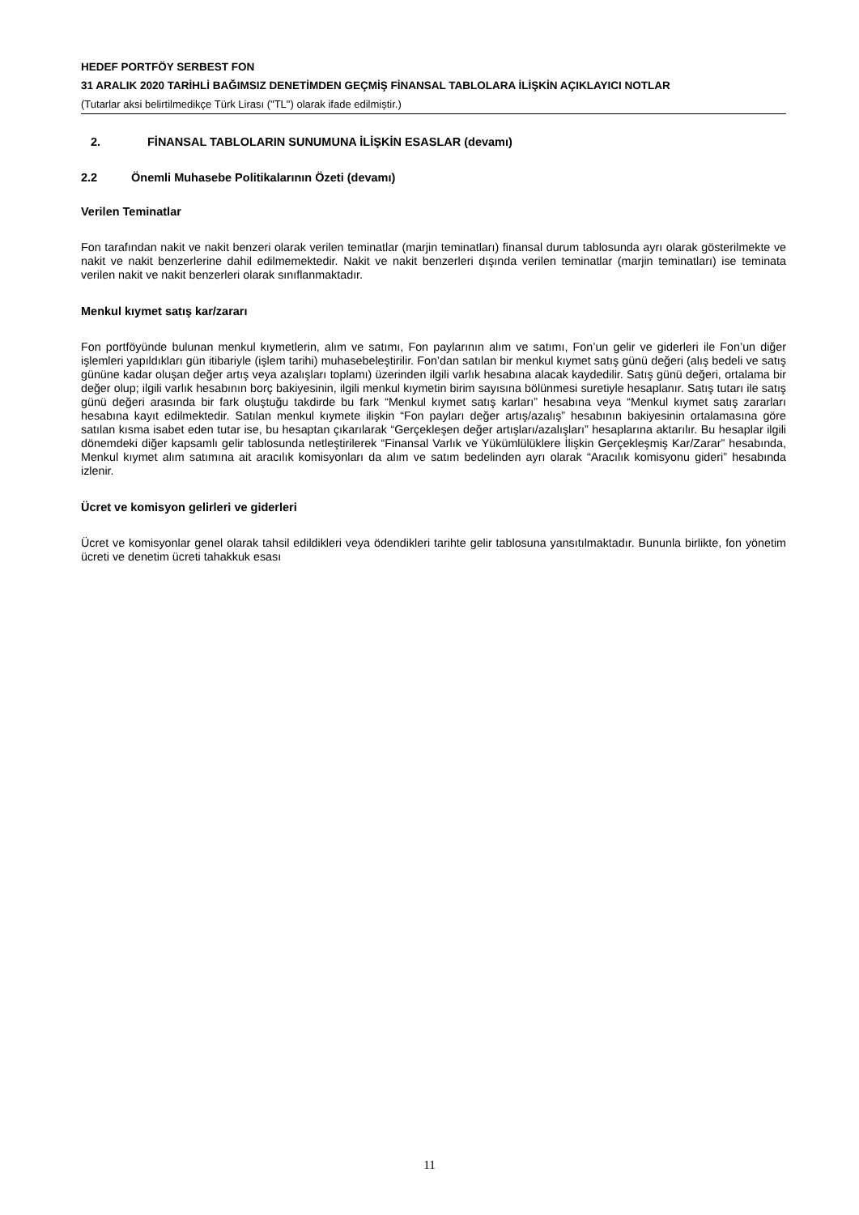HEDEF PORTFÖY SERBEST FON
31 ARALIK 2020 TARİHLİ BAĞIMSIZ DENETİMDEN GEÇMİŞ FİNANSAL TABLOLARA İLİŞKİN AÇIKLAYICI NOTLAR
(Tutarlar aksi belirtilmedikçe Türk Lirası ("TL") olarak ifade edilmiştir.)
2. FİNANSAL TABLOLARIN SUNUMUNA İLİŞKİN ESASLAR (devamı)
2.2 Önemli Muhasebe Politikalarının Özeti (devamı)
Verilen Teminatlar
Fon tarafından nakit ve nakit benzeri olarak verilen teminatlar (marjin teminatları) finansal durum tablosunda ayrı olarak gösterilmekte ve nakit ve nakit benzerlerine dahil edilmemektedir. Nakit ve nakit benzerleri dışında verilen teminatlar (marjin teminatları) ise teminata verilen nakit ve nakit benzerleri olarak sınıflanmaktadır.
Menkul kıymet satış kar/zararı
Fon portföyünde bulunan menkul kıymetlerin, alım ve satımı, Fon paylarının alım ve satımı, Fon’un gelir ve giderleri ile Fon’un diğer işlemleri yapıldıkları gün itibariyle (işlem tarihi) muhasebeleştirilir. Fon’dan satılan bir menkul kıymet satış günü değeri (alış bedeli ve satış gününe kadar oluşan değer artış veya azalışları toplamı) üzerinden ilgili varlık hesabına alacak kaydedilir. Satış günü değeri, ortalama bir değer olup; ilgili varlık hesabının borç bakiyesinin, ilgili menkul kıymetin birim sayısına bölünmesi suretiyle hesaplanır. Satış tutarı ile satış günü değeri arasında bir fark oluştuğu takdirde bu fark “Menkul kıymet satış karları” hesabına veya “Menkul kıymet satış zararları hesabına kayıt edilmektedir. Satılan menkul kıymete ilişkin “Fon payları değer artış/azalış” hesabının bakiyesinin ortalamasına göre satılan kısma isabet eden tutar ise, bu hesaptan çıkarılarak “Gerçekleşen değer artışları/azalışları” hesaplarına aktarılır. Bu hesaplar ilgili dönemdeki diğer kapsamlı gelir tablosunda netleştirilerek “Finansal Varlık ve Yükümlülüklere İlişkin Gerçekleşmiş Kar/Zarar” hesabında, Menkul kıymet alım satımına ait aracılık komisyonları da alım ve satım bedelinden ayrı olarak “Aracılık komisyonu gideri” hesabında izlenir.
Ücret ve komisyon gelirleri ve giderleri
Ücret ve komisyonlar genel olarak tahsil edildikleri veya ödendikleri tarihte gelir tablosuna yansıtılmaktadır. Bununla birlikte, fon yönetim ücreti ve denetim ücreti tahakkuk esası
11